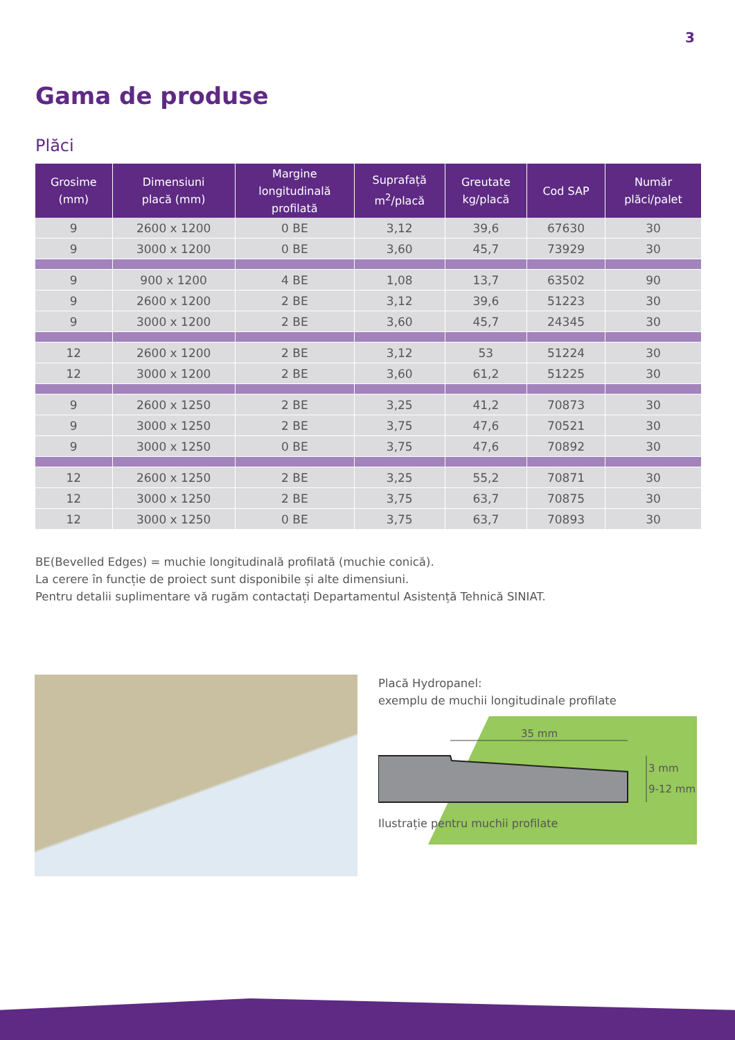3
Gama de produse
Plăci
| Grosime (mm) | Dimensiuni placă (mm) | Margine longitudinală profilată | Suprafață m<sup>2</sup>/placă | Greutate kg/placă | Cod SAP | Număr plăci/palet |
| --- | --- | --- | --- | --- | --- | --- |
| 9 | 2600 x 1200 | 0 BE | 3,12 | 39,6 | 67630 | 30 |
| 9 | 3000 x 1200 | 0 BE | 3,60 | 45,7 | 73929 | 30 |
| 9 | 900 x 1200 | 4 BE | 1,08 | 13,7 | 63502 | 90 |
| 9 | 2600 x 1200 | 2 BE | 3,12 | 39,6 | 51223 | 30 |
| 9 | 3000 x 1200 | 2 BE | 3,60 | 45,7 | 24345 | 30 |
| 12 | 2600 x 1200 | 2 BE | 3,12 | 53 | 51224 | 30 |
| 12 | 3000 x 1200 | 2 BE | 3,60 | 61,2 | 51225 | 30 |
| 9 | 2600 x 1250 | 2 BE | 3,25 | 41,2 | 70873 | 30 |
| 9 | 3000 x 1250 | 2 BE | 3,75 | 47,6 | 70521 | 30 |
| 9 | 3000 x 1250 | 0 BE | 3,75 | 47,6 | 70892 | 30 |
| 12 | 2600 x 1250 | 2 BE | 3,25 | 55,2 | 70871 | 30 |
| 12 | 3000 x 1250 | 2 BE | 3,75 | 63,7 | 70875 | 30 |
| 12 | 3000 x 1250 | 0 BE | 3,75 | 63,7 | 70893 | 30 |
BE(Bevelled Edges) = muchie longitudinală profilată (muchie conică).
La cerere în funcție de proiect sunt disponibile și alte dimensiuni.
Pentru detalii suplimentare vă rugăm contactați Departamentul Asistență Tehnică SINIAT.
Placă Hydropanel:
exemplu de muchii longitudinale profilate
35 mm
3 mm
9-12 mm
Ilustrație pentru muchii profilate